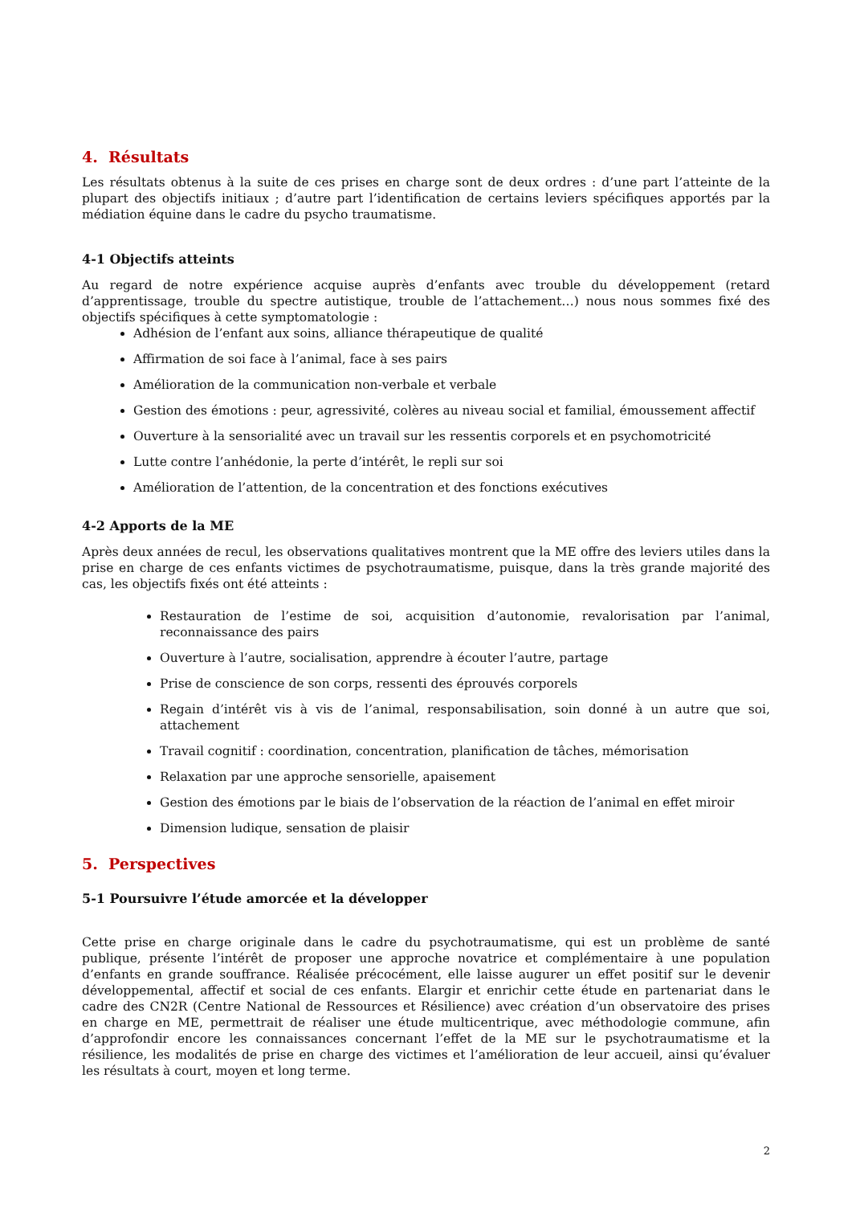4. Résultats
Les résultats obtenus à la suite de ces prises en charge sont de deux ordres : d’une part l’atteinte de la plupart des objectifs initiaux ; d’autre part l’identification de certains leviers spécifiques apportés par la médiation équine dans le cadre du psycho traumatisme.
4-1 Objectifs atteints
Au regard de notre expérience acquise auprès d’enfants avec trouble du développement (retard d’apprentissage, trouble du spectre autistique, trouble de l’attachement…) nous nous sommes fixé des objectifs spécifiques à cette symptomatologie :
Adhésion de l’enfant aux soins, alliance thérapeutique de qualité
Affirmation de soi face à l’animal, face à ses pairs
Amélioration de la communication non-verbale et verbale
Gestion des émotions : peur, agressivité, colères au niveau social et familial, émoussement affectif
Ouverture à la sensorialité avec un travail sur les ressentis corporels et en psychomotricité
Lutte contre l’anhédonie, la perte d’intérêt, le repli sur soi
Amélioration de l’attention, de la concentration et des fonctions exécutives
4-2 Apports de la ME
Après deux années de recul, les observations qualitatives montrent que la ME offre des leviers utiles dans la prise en charge de ces enfants victimes de psychotraumatisme, puisque, dans la très grande majorité des cas, les objectifs fixés ont été atteints :
Restauration de l’estime de soi, acquisition d’autonomie, revalorisation par l’animal, reconnaissance des pairs
Ouverture à l’autre, socialisation, apprendre à écouter l’autre, partage
Prise de conscience de son corps, ressenti des éprouvés corporels
Regain d’intérêt vis à vis de l’animal, responsabilisation, soin donné à un autre que soi, attachement
Travail cognitif : coordination, concentration, planification de tâches, mémorisation
Relaxation par une approche sensorielle, apaisement
Gestion des émotions par le biais de l’observation de la réaction de l’animal en effet miroir
Dimension ludique, sensation de plaisir
5. Perspectives
5-1 Poursuivre l’étude amorcée et la développer
Cette prise en charge originale dans le cadre du psychotraumatisme, qui est un problème de santé publique, présente l’intérêt de proposer une approche novatrice et complémentaire à une population d’enfants en grande souffrance. Réalisée précocément, elle laisse augurer un effet positif sur le devenir développemental, affectif et social de ces enfants. Elargir et enrichir cette étude en partenariat dans le cadre des CN2R (Centre National de Ressources et Résilience) avec création d’un observatoire des prises en charge en ME, permettrait de réaliser une étude multicentrique, avec méthodologie commune, afin d’approfondir encore les connaissances concernant l’effet de la ME sur le psychotraumatisme et la résilience, les modalités de prise en charge des victimes et l’amélioration de leur accueil, ainsi qu’évaluer les résultats à court, moyen et long terme.
2